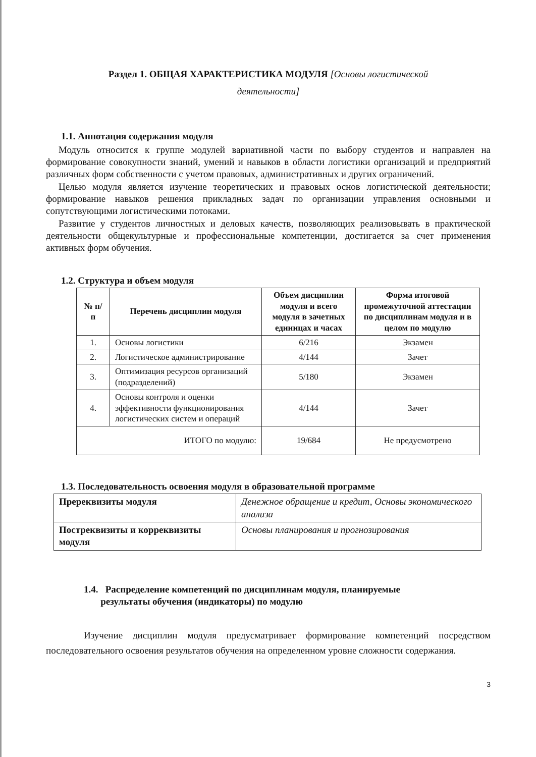Раздел 1. ОБЩАЯ ХАРАКТЕРИСТИКА МОДУЛЯ [Основы логистической
деятельности]
1.1. Аннотация содержания модуля
Модуль относится к группе модулей вариативной части по выбору студентов и направлен на формирование совокупности знаний, умений и навыков в области логистики организаций и предприятий различных форм собственности с учетом правовых, административных и других ограничений.
Целью модуля является изучение теоретических и правовых основ логистической деятельности; формирование навыков решения прикладных задач по организации управления основными и сопутствующими логистическими потоками.
Развитие у студентов личностных и деловых качеств, позволяющих реализовывать в практической деятельности общекультурные и профессиональные компетенции, достигается за счет применения активных форм обучения.
1.2. Структура и объем модуля
| № п/п | Перечень дисциплин модуля | Объем дисциплин модуля и всего модуля в зачетных единицах и часах | Форма итоговой промежуточной аттестации по дисциплинам модуля и в целом по модулю |
| --- | --- | --- | --- |
| 1. | Основы логистики | 6/216 | Экзамен |
| 2. | Логистическое администрирование | 4/144 | Зачет |
| 3. | Оптимизация ресурсов организаций (подразделений) | 5/180 | Экзамен |
| 4. | Основы контроля и оценки эффективности функционирования логистических систем и операций | 4/144 | Зачет |
| ИТОГО по модулю: | | 19/684 | Не предусмотрено |
1.3. Последовательность освоения модуля в образовательной программе
| Пререквизиты модуля | Денежное обращение и кредит, Основы экономического анализа |
| Постреквизиты и корреквизиты модуля | Основы планирования и прогнозирования |
1.4. Распределение компетенций по дисциплинам модуля, планируемые
результаты обучения (индикаторы) по модулю
Изучение дисциплин модуля предусматривает формирование компетенций посредством последовательного освоения результатов обучения на определенном уровне сложности содержания.
3